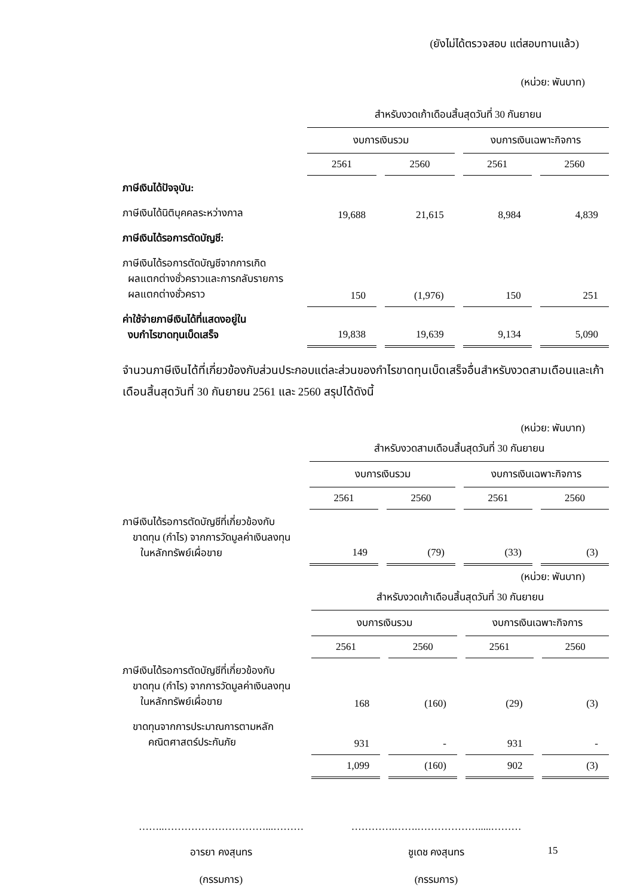(ยังไม่ได้ตรวจสอบ แต่สอบทานแล้ว)
(หน่วย: พันบาท)
| | สำหรับงวดเก้าเดือนสิ้นสุดวันที่ 30 กันยายน | | | |
| | งบการเงินรวม | | งบการเงินเฉพาะกิจการ | |
| | 2561 | 2560 | 2561 | 2560 |
| ภาษีเงินได้ปัจจุบัน: | | | | |
| ภาษีเงินได้นิติบุคคลระหว่างกาล | 19,688 | 21,615 | 8,984 | 4,839 |
| ภาษีเงินได้รอการตัดบัญชี: | | | | |
| ภาษีเงินได้รอการตัดบัญชีจากการเกิด ผลแตกต่างชั่วคราวและการกลับรายการ ผลแตกต่างชั่วคราว | 150 | (1,976) | 150 | 251 |
| ค่าใช้จ่ายภาษีเงินได้ที่แสดงอยู่ใน งบกำไรขาดทุนเบ็ดเสร็จ | 19,838 | 19,639 | 9,134 | 5,090 |
จำนวนภาษีเงินได้ที่เกี่ยวข้องกับส่วนประกอบแต่ละส่วนของกำไรขาดทุนเบ็ดเสร็จอื่นสำหรับงวดสามเดือนและเก้าเดือนสิ้นสุดวันที่ 30 กันยายน 2561 และ 2560 สรุปได้ดังนี้
(หน่วย: พันบาท)
| | สำหรับงวดสามเดือนสิ้นสุดวันที่ 30 กันยายน | | | |
| | งบการเงินรวม | | งบการเงินเฉพาะกิจการ | |
| | 2561 | 2560 | 2561 | 2560 |
| ภาษีเงินได้รอการตัดบัญชีที่เกี่ยวข้องกับ ขาดทุน (กำไร) จากการวัดมูลค่าเงินลงทุน ในหลักทรัพย์เผื่อขาย | 149 | (79) | (33) | (3) |
(หน่วย: พันบาท)
| | สำหรับงวดเก้าเดือนสิ้นสุดวันที่ 30 กันยายน | | | |
| | งบการเงินรวม | | งบการเงินเฉพาะกิจการ | |
| | 2561 | 2560 | 2561 | 2560 |
| ภาษีเงินได้รอการตัดบัญชีที่เกี่ยวข้องกับ ขาดทุน (กำไร) จากการวัดมูลค่าเงินลงทุน ในหลักทรัพย์เผื่อขาย | 168 | (160) | (29) | (3) |
| ขาดทุนจากการประมาณการตามหลัก คณิตศาสตร์ประกันภัย | 931 | - | 931 | - |
| | 1,099 | (160) | 902 | (3) |
……..…………………………...………
อารยา คงสุนทร
(กรรมการ)
………….…….……………….....………
ชูเดช คงสุนทร
(กรรมการ)
15